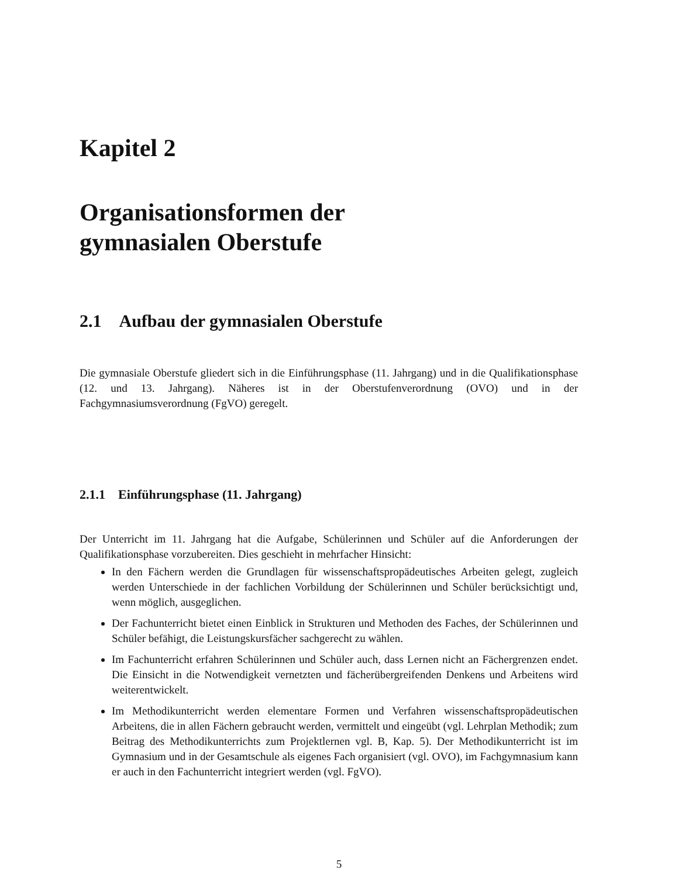Kapitel 2
Organisationsformen der
gymnasialen Oberstufe
2.1 Aufbau der gymnasialen Oberstufe
Die gymnasiale Oberstufe gliedert sich in die Einführungsphase (11. Jahrgang) und in die Qualifikationsphase (12. und 13. Jahrgang). Näheres ist in der Oberstufenverordnung (OVO) und in der Fachgymnasiumsverordnung (FgVO) geregelt.
2.1.1 Einführungsphase (11. Jahrgang)
Der Unterricht im 11. Jahrgang hat die Aufgabe, Schülerinnen und Schüler auf die Anforderungen der Qualifikationsphase vorzubereiten. Dies geschieht in mehrfacher Hinsicht:
In den Fächern werden die Grundlagen für wissenschaftspropädeutisches Arbeiten gelegt, zugleich werden Unterschiede in der fachlichen Vorbildung der Schülerinnen und Schüler berücksichtigt und, wenn möglich, ausgeglichen.
Der Fachunterricht bietet einen Einblick in Strukturen und Methoden des Faches, der Schülerinnen und Schüler befähigt, die Leistungskursfächer sachgerecht zu wählen.
Im Fachunterricht erfahren Schülerinnen und Schüler auch, dass Lernen nicht an Fächergrenzen endet. Die Einsicht in die Notwendigkeit vernetzten und fächerübergreifenden Denkens und Arbeitens wird weiterentwickelt.
Im Methodikunterricht werden elementare Formen und Verfahren wissenschaftspropädeutischen Arbeitens, die in allen Fächern gebraucht werden, vermittelt und eingeübt (vgl. Lehrplan Methodik; zum Beitrag des Methodikunterrichts zum Projektlernen vgl. B, Kap. 5). Der Methodikunterricht ist im Gymnasium und in der Gesamtschule als eigenes Fach organisiert (vgl. OVO), im Fachgymnasium kann er auch in den Fachunterricht integriert werden (vgl. FgVO).
5